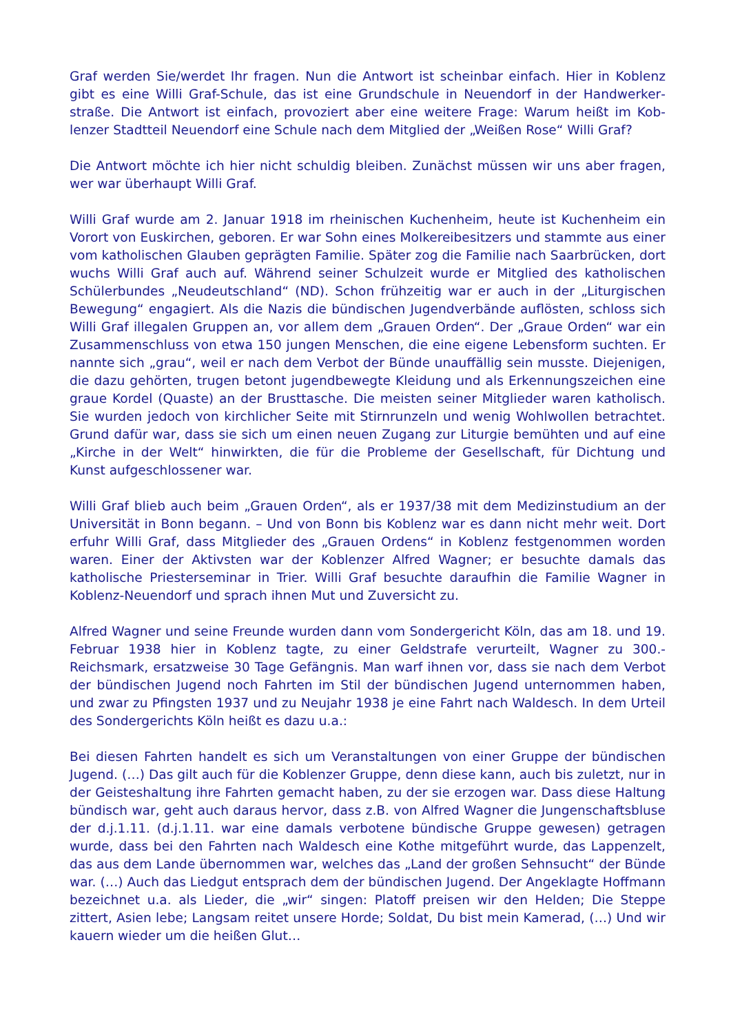Graf werden Sie/werdet Ihr fragen. Nun die Antwort ist scheinbar einfach. Hier in Koblenz gibt es eine Willi Graf-Schule, das ist eine Grundschule in Neuendorf in der Handwerker­straße. Die Antwort ist einfach, provoziert aber eine weitere Frage: Warum heißt im Kob­lenzer Stadtteil Neuendorf eine Schule nach dem Mitglied der „Weißen Rose“ Willi Graf?
Die Antwort möchte ich hier nicht schuldig bleiben. Zunächst müssen wir uns aber fragen, wer war überhaupt Willi Graf.
Willi Graf wurde am 2. Januar 1918 im rheinischen Kuchenheim, heute ist Kuchenheim ein Vorort von Euskirchen, geboren. Er war Sohn eines Molkereibesitzers und stammte aus ei­ner vom katholischen Glauben geprägten Familie. Später zog die Familie nach Saarbrü­cken, dort wuchs Willi Graf auch auf. Während seiner Schulzeit wurde er Mitglied des ka­tholischen Schülerbundes „Neudeutschland“ (ND). Schon frühzeitig war er auch in der „Li­turgischen Bewegung“ engagiert. Als die Nazis die bündischen Jugendverbände auflösten, schloss sich Willi Graf illegalen Gruppen an, vor allem dem „Grauen Orden“. Der „Graue Orden“ war ein Zusammenschluss von etwa 150 jungen Menschen, die eine eigene Le­bensform suchten. Er nannte sich „grau“, weil er nach dem Verbot der Bünde unauffällig sein musste. Diejenigen, die dazu gehörten, trugen betont jugendbewegte Kleidung und als Erkennungszeichen eine graue Kordel (Quaste) an der Brusttasche. Die meisten seiner Mitglieder waren katholisch. Sie wurden jedoch von kirchlicher Seite mit Stirnrunzeln und wenig Wohlwollen betrachtet. Grund dafür war, dass sie sich um einen neuen Zugang zur Liturgie bemühten und auf eine „Kirche in der Welt“ hinwirkten, die für die Probleme der Gesellschaft, für Dichtung und Kunst aufgeschlossener war.
Willi Graf blieb auch beim „Grauen Orden“, als er 1937/38 mit dem Medizinstudium an der Universität in Bonn begann. – Und von Bonn bis Koblenz war es dann nicht mehr weit. Dort erfuhr Willi Graf, dass Mitglieder des „Grauen Ordens“ in Koblenz festgenommen wor­den waren. Einer der Aktivsten war der Koblenzer Alfred Wagner; er besuchte damals das katholische Priesterseminar in Trier. Willi Graf besuchte daraufhin die Familie Wagner in Koblenz-Neuendorf und sprach ihnen Mut und Zuversicht zu.
Alfred Wagner und seine Freunde wurden dann vom Sondergericht Köln, das am 18. und 19. Februar 1938 hier in Koblenz tagte, zu einer Geldstrafe verurteilt, Wagner zu 300.- Reichsmark, ersatzweise 30 Tage Gefängnis. Man warf ihnen vor, dass sie nach dem Ver­bot der bündischen Jugend noch Fahrten im Stil der bündischen Jugend unternommen ha­ben, und zwar zu Pfingsten 1937 und zu Neujahr 1938 je eine Fahrt nach Waldesch. In dem Urteil des Sondergerichts Köln heißt es dazu u.a.:
Bei diesen Fahrten handelt es sich um Veranstaltungen von einer Gruppe der bündischen Jugend. (…) Das gilt auch für die Koblenzer Gruppe, denn diese kann, auch bis zuletzt, nur in der Geisteshaltung ihre Fahrten gemacht haben, zu der sie erzogen war. Dass diese Hal­tung bündisch war, geht auch daraus hervor, dass z.B. von Alfred Wagner die Jungen­schaftsbluse der d.j.1.11. (d.j.1.11. war eine damals verbotene bündische Gruppe gewe­sen) getragen wurde, dass bei den Fahrten nach Waldesch eine Kothe mitgeführt wurde, das Lappenzelt, das aus dem Lande übernommen war, welches das „Land der großen Sehnsucht“ der Bünde war. (…) Auch das Liedgut entsprach dem der bündischen Jugend. Der Angeklagte Hoffmann bezeichnet u.a. als Lieder, die „wir“ singen: Platoff preisen wir den Helden; Die Steppe zittert, Asien lebe; Langsam reitet unsere Horde; Soldat, Du bist mein Kamerad, (…) Und wir kauern wieder um die heißen Glut…